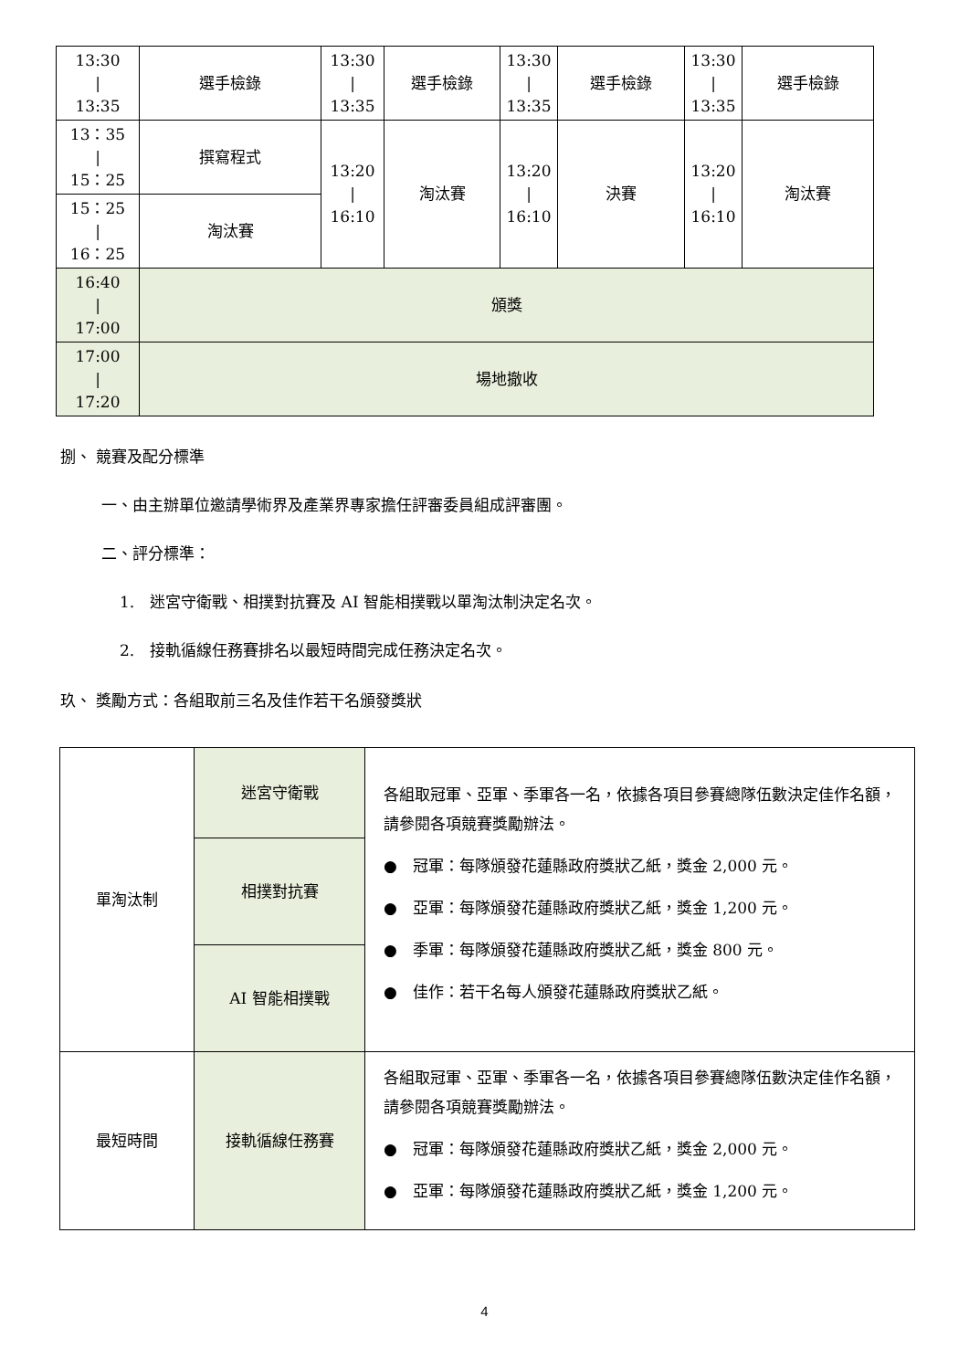| 13:30 / 13:35 | 選手檢錄 | 13:30 / 13:35 | 選手檢錄 | 13:30 / 13:35 | 選手檢錄 | 13:30 / 13:35 | 選手檢錄 |
| 13：35 / 15：25 | 撰寫程式 | 13:20 / 16:10 | 淘汰賽 | 13:20 / 16:10 | 決賽 | 13:20 / 16:10 | 淘汰賽 |
| 15：25 / 16：25 | 淘汰賽 | | | | | | |
| 16:40 / 17:00 | 頒獎 | | | | | | |
| 17:00 / 17:20 | 場地撤收 | | | | | | |
捌、 競賽及配分標準
一、由主辦單位邀請學術界及產業界專家擔任評審委員組成評審團。
二、評分標準：
1.　迷宮守衛戰、相撲對抗賽及 AI 智能相撲戰以單淘汰制決定名次。
2.　接軌循線任務賽排名以最短時間完成任務決定名次。
玖、 獎勵方式：各組取前三名及佳作若干名頒發獎狀
| 單淘汰制 | 迷宮守衛戰 | 各組取冠軍、亞軍、季軍各一名，依據各項目參賽總隊伍數決定佳作名額，請參閱各項競賽獎勵辦法。 ● 冠軍：每隊頒發花蓮縣政府獎狀乙紙，獎金 2,000 元。 ● 亞軍：每隊頒發花蓮縣政府獎狀乙紙，獎金 1,200 元。 ● 季軍：每隊頒發花蓮縣政府獎狀乙紙，獎金 800 元。 ● 佳作：若干名每人頒發花蓮縣政府獎狀乙紙。 |
| | 相撲對抗賽 | |
| | AI 智能相撲戰 | |
| 最短時間 | 接軌循線任務賽 | 各組取冠軍、亞軍、季軍各一名，依據各項目參賽總隊伍數決定佳作名額，請參閱各項競賽獎勵辦法。 ● 冠軍：每隊頒發花蓮縣政府獎狀乙紙，獎金 2,000 元。 ● 亞軍：每隊頒發花蓮縣政府獎狀乙紙，獎金 1,200 元。 |
4